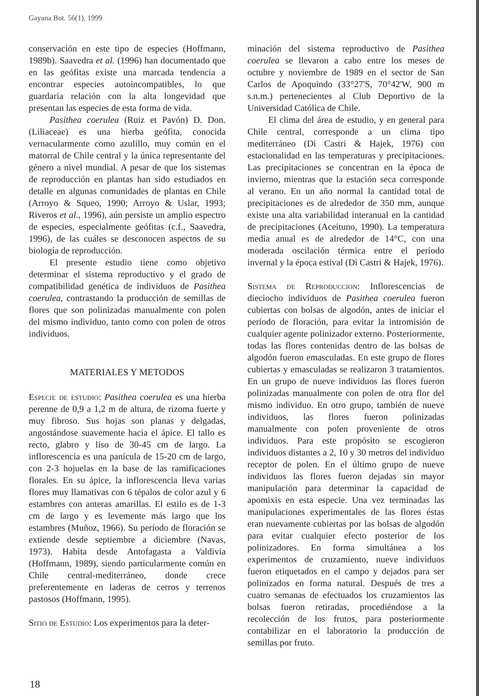Gayana Bot. 56(1), 1999
conservación en este tipo de especies (Hoffmann, 1989b). Saavedra et al. (1996) han documentado que en las geófitas existe una marcada tendencia a encontrar especies autoincompatibles, lo que guardaría relación con la alta longevidad que presentan las especies de esta forma de vida.
Pasithea coerulea (Ruiz et Pavón) D. Don. (Liliaceae) es una hierba geófita, conocida vernacularmente como azulillo, muy común en el matorral de Chile central y la única representante del género a nivel mundial. A pesar de que los sistemas de reproducción en plantas han sido estudiados en detalle en algunas comunidades de plantas en Chile (Arroyo & Squeo, 1990; Arroyo & Uslar, 1993; Riveros et al., 1996), aún persiste un amplio espectro de especies, especialmente geófitas (c.f., Saavedra, 1996), de las cuáles se desconocen aspectos de su biología de reproducción.
El presente estudio tiene como objetivo determinar el sistema reproductivo y el grado de compatibilidad genética de individuos de Pasithea coerulea, contrastando la producción de semillas de flores que son polinizadas manualmente con polen del mismo individuo, tanto como con polen de otros individuos.
MATERIALES Y METODOS
Especie de estudio: Pasithea coerulea es una hierba perenne de 0,9 a 1,2 m de altura, de rizoma fuerte y muy fibroso. Sus hojas son planas y delgadas, angostándose suavemente hacia el ápice. El tallo es recto, glabro y liso de 30-45 cm de largo. La inflorescencia es una panícula de 15-20 cm de largo, con 2-3 hojuelas en la base de las ramificaciones florales. En su ápice, la inflorescencia lleva varias flores muy llamativas con 6 tépalos de color azul y 6 estambres con anteras amarillas. El estilo es de 1-3 cm de largo y es levemente más largo que los estambres (Muñoz, 1966). Su período de floración se extiende desde septiembre a diciembre (Navas, 1973). Habita desde Antofagasta a Valdivia (Hoffmann, 1989), siendo particularmente común en Chile central-mediterráneo, donde crece preferentemente en laderas de cerros y terrenos pastosos (Hoffmann, 1995).
Sitio de Estudio: Los experimentos para la deter-
minación del sistema reproductivo de Pasithea coerulea se llevaron a cabo entre los meses de octubre y noviembre de 1989 en el sector de San Carlos de Apoquindo (33°27'S, 70°42'W, 900 m s.n.m.) pertenecientes al Club Deportivo de la Universidad Católica de Chile.
El clima del área de estudio, y en general para Chile central, corresponde a un clima tipo mediterráneo (Di Castri & Hajek, 1976) con estacionalidad en las temperaturas y precipitaciones. Las precipitaciones se concentran en la época de invierno, mientras que la estación seca corresponde al verano. En un año normal la cantidad total de precipitaciones es de alrededor de 350 mm, aunque existe una alta variabilidad interanual en la cantidad de precipitaciones (Aceituno, 1990). La temperatura media anual es de alrededor de 14°C, con una moderada oscilación térmica entre el período invernal y la época estival (Di Castri & Hajek, 1976).
Sistema de Reproduccion: Inflorescencias de dieciocho individuos de Pasithea coerulea fueron cubiertas con bolsas de algodón, antes de iniciar el período de floración, para evitar la intromisión de cualquier agente polinizador externo. Posteriormente, todas las flores contenidas dentro de las bolsas de algodón fueron emasculadas. En este grupo de flores cubiertas y emasculadas se realizaron 3 tratamientos. En un grupo de nueve individuos las flores fueron polinizadas manualmente con polen de otra flor del mismo individuo. En otro grupo, también de nueve individuos, las flores fueron polinizadas manualmente con polen proveniente de otros individuos. Para este propósito se escogieron individuos distantes a 2, 10 y 30 metros del individuo receptor de polen. En el último grupo de nueve individuos las flores fueron dejadas sin mayor manipulación para determinar la capacidad de apomixis en esta especie. Una vez terminadas las manipulaciones experimentales de las flores éstas eran nuevamente cubiertas por las bolsas de algodón para evitar cualquier efecto posterior de los polinizadores. En forma simultánea a los experimentos de cruzamiento, nueve individuos fueron etiquetados en el campo y dejados para ser polinizados en forma natural. Después de tres a cuatro semanas de efectuados los cruzamientos las bolsas fueron retiradas, procediéndose a la recolección de los frutos, para posteriormente contabilizar en el laboratorio la producción de semillas por fruto.
18